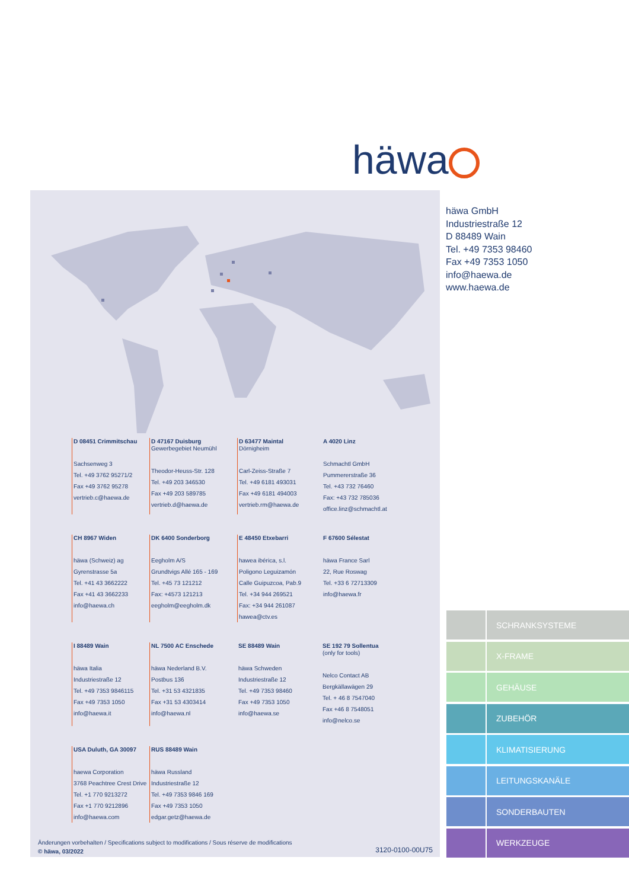häwa
D 08451 Crimmitschau
Sachsenweg 3
Tel. +49 3762 95271/2
Fax +49 3762 95278
vertrieb.c@haewa.de
D 47167 Duisburg
Gewerbegebiet Neumühl
Theodor-Heuss-Str. 128
Tel. +49 203 346530
Fax +49 203 589785
vertrieb.d@haewa.de
D 63477 Maintal
Dörnigheim
Carl-Zeiss-Straße 7
Tel. +49 6181 493031
Fax +49 6181 494003
vertrieb.rm@haewa.de
A 4020 Linz
Schmachtl GmbH
Pummererstraße 36
Tel. +43 732 76460
Fax: +43 732 785036
office.linz@schmachtl.at
CH 8967 Widen
häwa (Schweiz) ag
Gyrenstrasse 5a
Tel. +41 43 3662222
Fax +41 43 3662233
info@haewa.ch
DK 6400 Sonderborg
Eegholm A/S
Grundtvigs Allé 165 - 169
Tel. +45 73 121212
Fax: +4573 121213
eegholm@eegholm.dk
E 48450 Etxebarri
hawea ibérica, s.l.
Poligono Leguizamón
Calle Guipuzcoa, Pab.9
Tel. +34 944 269521
Fax: +34 944 261087
hawea@ctv.es
F 67600 Sélestat
häwa France Sarl
22, Rue Roswag
Tel. +33 6 72713309
info@haewa.fr
I 88489 Wain
häwa Italia
Industriestraße 12
Tel. +49 7353 9846115
Fax +49 7353 1050
info@haewa.it
NL 7500 AC Enschede
häwa Nederland B.V.
Postbus 136
Tel. +31 53 4321835
Fax +31 53 4303414
info@haewa.nl
SE 88489 Wain
häwa Schweden
Industriestraße 12
Tel. +49 7353 98460
Fax +49 7353 1050
info@haewa.se
SE 192 79 Sollentua
(only for tools)
Nelco Contact AB
Bergkällawägen 29
Tel. + 46 8 7547040
Fax +46 8 7548051
info@nelco.se
USA Duluth, GA 30097
haewa Corporation
3768 Peachtree Crest Drive
Tel. +1 770 9213272
Fax +1 770 9212896
info@haewa.com
RUS 88489 Wain
häwa Russland
Industriestraße 12
Tel. +49 7353 9846 169
Fax +49 7353 1050
edgar.getz@haewa.de
Änderungen vorbehalten / Specifications subject to modifications / Sous réserve de modifications
© häwa, 03/2022
3120-0100-00U75
häwa GmbH
Industriestraße 12
D 88489 Wain
Tel. +49 7353 98460
Fax +49 7353 1050
info@haewa.de
www.haewa.de
SCHRANKSYSTEME
X-FRAME
GEHÄUSE
ZUBEHÖR
KLIMATISIERUNG
LEITUNGSKANÄLE
SONDERBAUTEN
WERKZEUGE